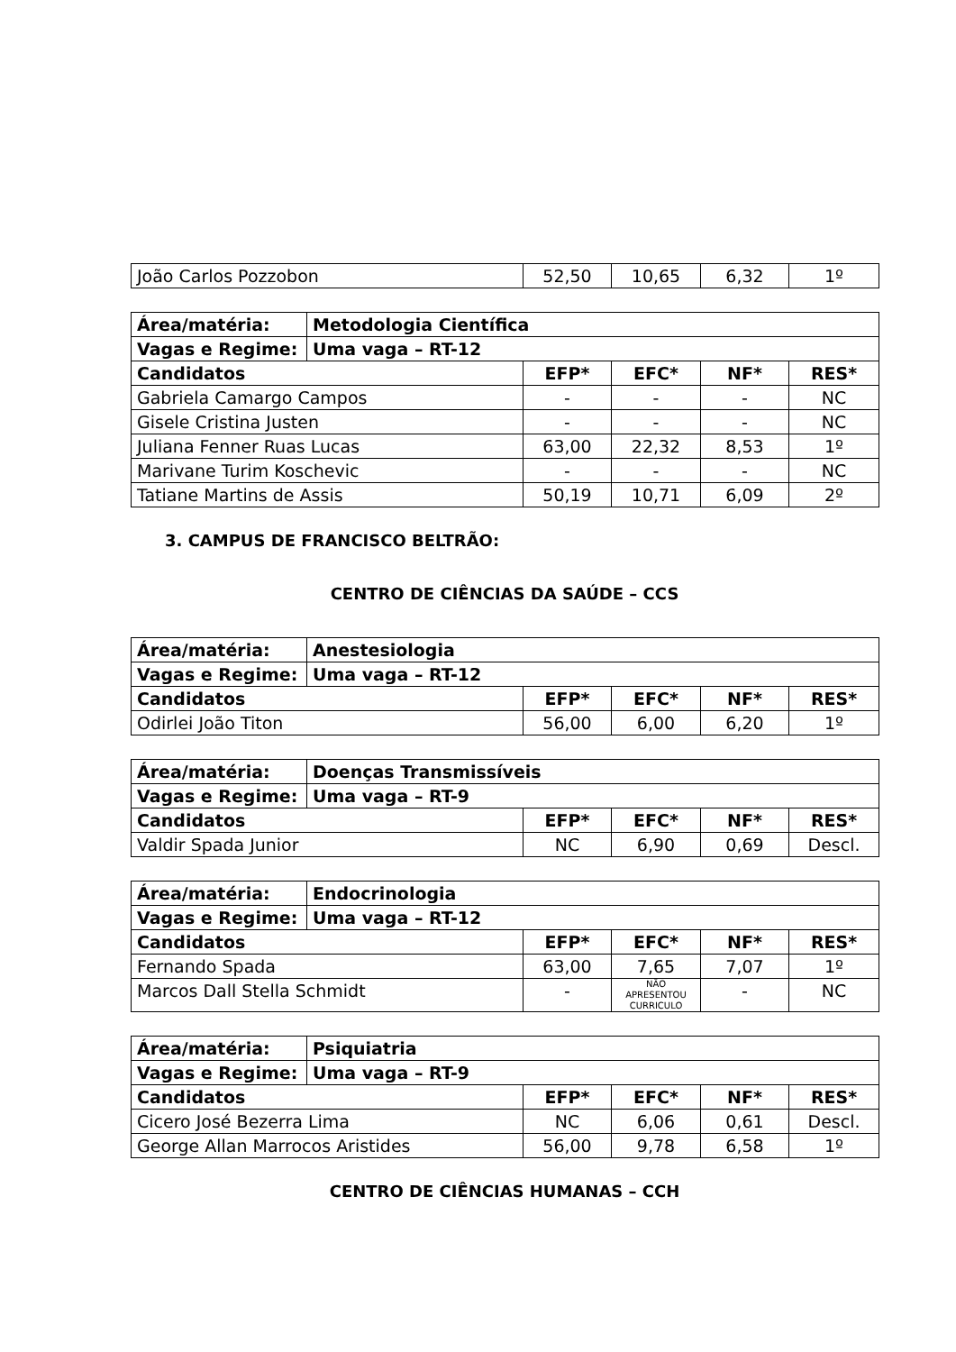| João Carlos Pozzobon | 52,50 | 10,65 | 6,32 | 1º |
| Área/matéria: | Metodologia Científica | | | | |
| --- | --- | --- | --- | --- | --- |
| Vagas e Regime: | Uma vaga – RT-12 | | | | |
| Candidatos | | EFP* | EFC* | NF* | RES* |
| Gabriela Camargo Campos | | - | - | - | NC |
| Gisele Cristina Justen | | - | - | - | NC |
| Juliana Fenner Ruas Lucas | | 63,00 | 22,32 | 8,53 | 1º |
| Marivane Turim Koschevic | | - | - | - | NC |
| Tatiane Martins de Assis | | 50,19 | 10,71 | 6,09 | 2º |
3. CAMPUS DE FRANCISCO BELTRÃO:
CENTRO DE CIÊNCIAS DA SAÚDE – CCS
| Área/matéria: | Anestesiologia | | | | |
| --- | --- | --- | --- | --- | --- |
| Vagas e Regime: | Uma vaga – RT-12 | | | | |
| Candidatos | | EFP* | EFC* | NF* | RES* |
| Odirlei João Titon | | 56,00 | 6,00 | 6,20 | 1º |
| Área/matéria: | Doenças Transmissíveis | | | | |
| --- | --- | --- | --- | --- | --- |
| Vagas e Regime: | Uma vaga – RT-9 | | | | |
| Candidatos | | EFP* | EFC* | NF* | RES* |
| Valdir Spada Junior | | NC | 6,90 | 0,69 | Descl. |
| Área/matéria: | Endocrinologia | | | | |
| --- | --- | --- | --- | --- | --- |
| Vagas e Regime: | Uma vaga – RT-12 | | | | |
| Candidatos | | EFP* | EFC* | NF* | RES* |
| Fernando Spada | | 63,00 | 7,65 | 7,07 | 1º |
| Marcos Dall Stella Schmidt | | - | NÃO APRESENTOU CURRICULO | - | NC |
| Área/matéria: | Psiquiatria | | | | |
| --- | --- | --- | --- | --- | --- |
| Vagas e Regime: | Uma vaga – RT-9 | | | | |
| Candidatos | | EFP* | EFC* | NF* | RES* |
| Cicero José Bezerra Lima | | NC | 6,06 | 0,61 | Descl. |
| George Allan Marrocos Aristides | | 56,00 | 9,78 | 6,58 | 1º |
CENTRO DE CIÊNCIAS HUMANAS – CCH